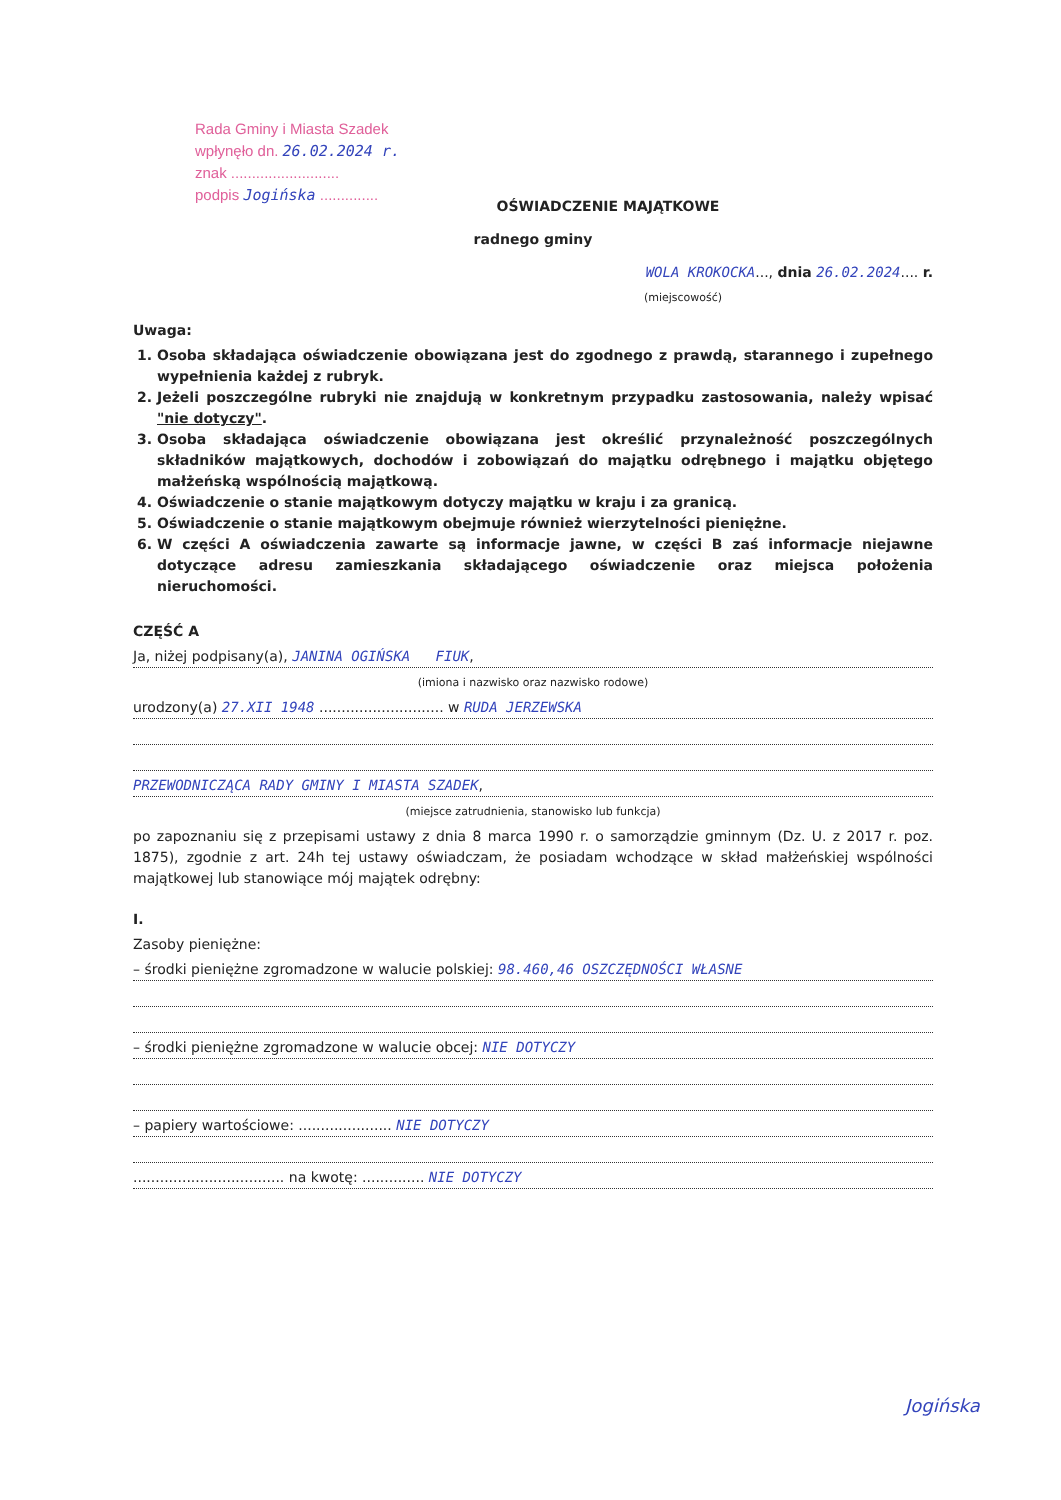Rada Gminy i Miasta Szadek
wpłynęło dn. 26.02.2024 r.
znak ..........................
podpis Jogińska ..............
OŚWIADCZENIE MAJĄTKOWE
radnego gminy
WOLA KROKOCKA..., dnia 26.02.2024.... r.
(miejscowość)
Uwaga:
1. Osoba składająca oświadczenie obowiązana jest do zgodnego z prawdą, starannego i zupełnego wypełnienia każdej z rubryk.
2. Jeżeli poszczególne rubryki nie znajdują w konkretnym przypadku zastosowania, należy wpisać "nie dotyczy".
3. Osoba składająca oświadczenie obowiązana jest określić przynależność poszczególnych składników majątkowych, dochodów i zobowiązań do majątku odrębnego i majątku objętego małżeńską wspólnością majątkową.
4. Oświadczenie o stanie majątkowym dotyczy majątku w kraju i za granicą.
5. Oświadczenie o stanie majątkowym obejmuje również wierzytelności pieniężne.
6. W części A oświadczenia zawarte są informacje jawne, w części B zaś informacje niejawne dotyczące adresu zamieszkania składającego oświadczenie oraz miejsca położenia nieruchomości.
CZĘŚĆ A
Ja, niżej podpisany(a), JANINA OGIŃSKA FIUK,
(imiona i nazwisko oraz nazwisko rodowe)
urodzony(a) 27.XII 1948 ............................ w RUDA JERZEWSKA
PRZEWODNICZĄCA RADY GMINY I MIASTA SZADEK,
(miejsce zatrudnienia, stanowisko lub funkcja)
po zapoznaniu się z przepisami ustawy z dnia 8 marca 1990 r. o samorządzie gminnym (Dz. U. z 2017 r. poz. 1875), zgodnie z art. 24h tej ustawy oświadczam, że posiadam wchodzące w skład małżeńskiej wspólności majątkowej lub stanowiące mój majątek odrębny:
I.
Zasoby pieniężne:
– środki pieniężne zgromadzone w walucie polskiej: 98.460,46 OSZCZĘDNOŚCI WŁASNE
– środki pieniężne zgromadzone w walucie obcej: NIE DOTYCZY
– papiery wartościowe: ..................... NIE DOTYCZY
.................................. na kwotę: .............. NIE DOTYCZY
Jogińska